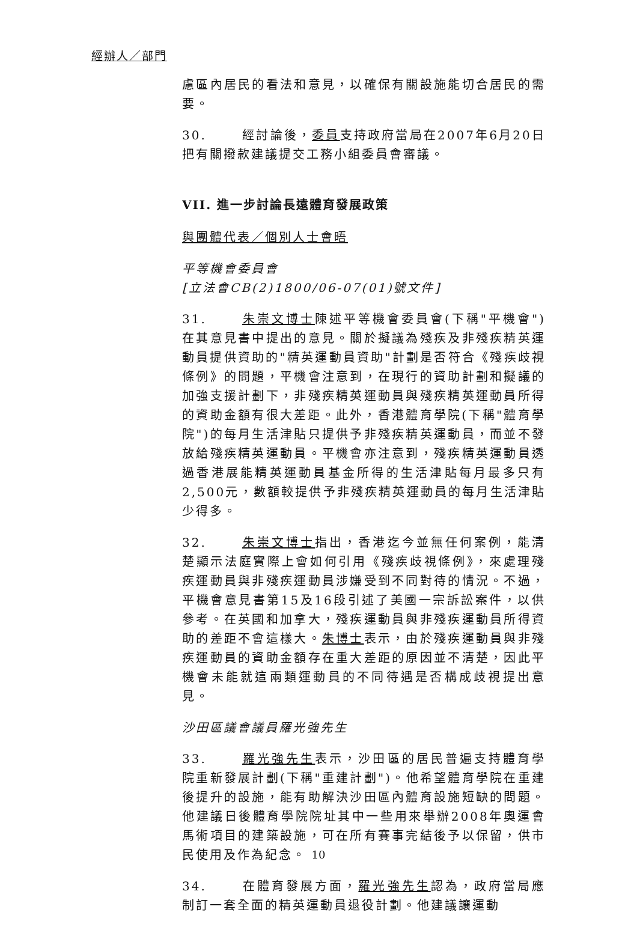經辦人／部門
慮區內居民的看法和意見，以確保有關設施能切合居民的需要。
30. 經討論後，委員支持政府當局在2007年6月20日把有關撥款建議提交工務小組委員會審議。
VII. 進一步討論長遠體育發展政策
與團體代表／個別人士會晤
平等機會委員會
[立法會CB(2)1800/06-07(01)號文件]
31. 朱崇文博士陳述平等機會委員會(下稱"平機會")在其意見書中提出的意見。關於擬議為殘疾及非殘疾精英運動員提供資助的"精英運動員資助"計劃是否符合《殘疾歧視條例》的問題，平機會注意到，在現行的資助計劃和擬議的加強支援計劃下，非殘疾精英運動員與殘疾精英運動員所得的資助金額有很大差距。此外，香港體育學院(下稱"體育學院")的每月生活津貼只提供予非殘疾精英運動員，而並不發放給殘疾精英運動員。平機會亦注意到，殘疾精英運動員透過香港展能精英運動員基金所得的生活津貼每月最多只有2,500元，數額較提供予非殘疾精英運動員的每月生活津貼少得多。
32. 朱崇文博士指出，香港迄今並無任何案例，能清楚顯示法庭實際上會如何引用《殘疾歧視條例》，來處理殘疾運動員與非殘疾運動員涉嫌受到不同對待的情況。不過，平機會意見書第15及16段引述了美國一宗訴訟案件，以供參考。在英國和加拿大，殘疾運動員與非殘疾運動員所得資助的差距不會這樣大。朱博士表示，由於殘疾運動員與非殘疾運動員的資助金額存在重大差距的原因並不清楚，因此平機會未能就這兩類運動員的不同待遇是否構成歧視提出意見。
沙田區議會議員羅光強先生
33. 羅光強先生表示，沙田區的居民普遍支持體育學院重新發展計劃(下稱"重建計劃")。他希望體育學院在重建後提升的設施，能有助解決沙田區內體育設施短缺的問題。他建議日後體育學院院址其中一些用來舉辦2008年奧運會馬術項目的建築設施，可在所有賽事完結後予以保留，供市民使用及作為紀念。
34. 在體育發展方面，羅光強先生認為，政府當局應制訂一套全面的精英運動員退役計劃。他建議讓運動
10